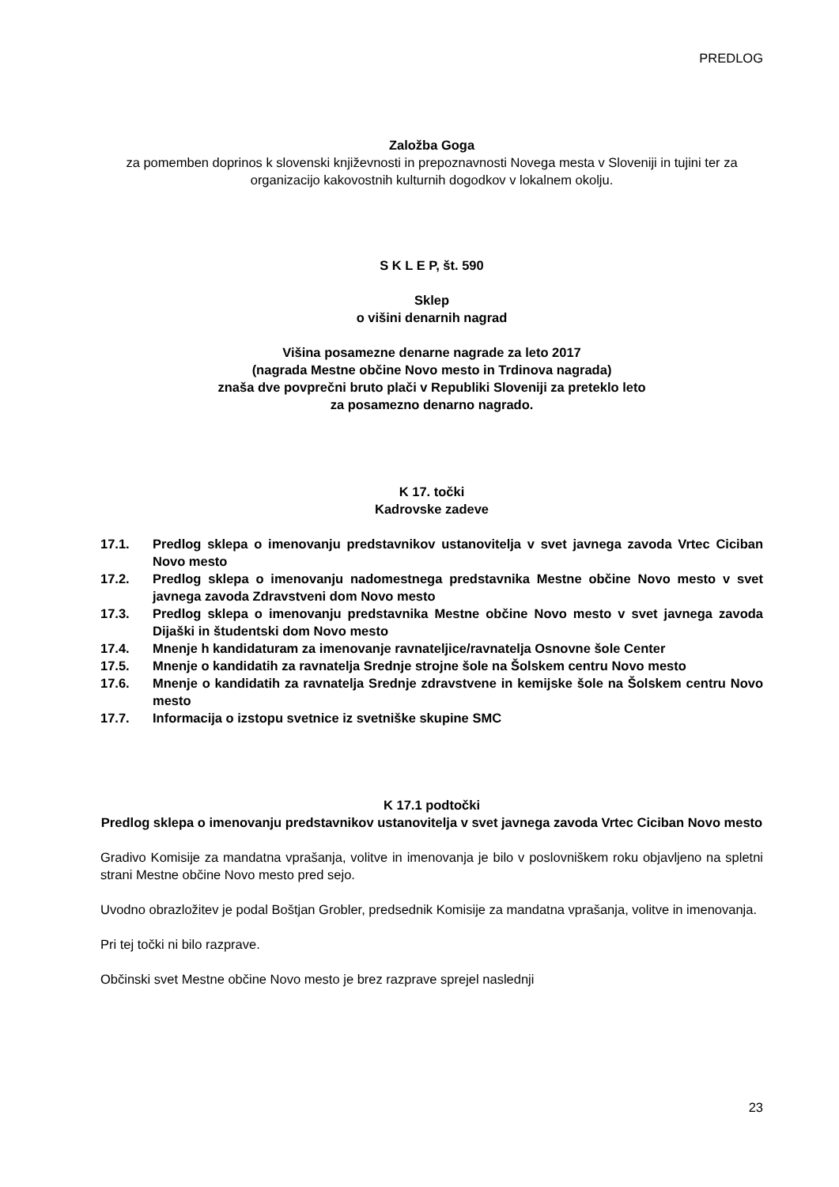PREDLOG
Založba Goga
za pomemben doprinos k slovenski književnosti in prepoznavnosti Novega mesta v Sloveniji in tujini ter za organizacijo kakovostnih kulturnih dogodkov v lokalnem okolju.
S K L E P, št. 590
Sklep
o višini denarnih nagrad
Višina posamezne denarne nagrade za leto 2017
(nagrada Mestne občine Novo mesto in Trdinova nagrada)
znaša dve povprečni bruto plači v Republiki Sloveniji za preteklo leto
za posamezno denarno nagrado.
K 17. točki
Kadrovske zadeve
17.1. Predlog sklepa o imenovanju predstavnikov ustanovitelja v svet javnega zavoda Vrtec Ciciban Novo mesto
17.2. Predlog sklepa o imenovanju nadomestnega predstavnika Mestne občine Novo mesto v svet javnega zavoda Zdravstveni dom Novo mesto
17.3. Predlog sklepa o imenovanju predstavnika Mestne občine Novo mesto v svet javnega zavoda Dijaški in študentski dom Novo mesto
17.4. Mnenje h kandidaturam za imenovanje ravnateljice/ravnatelja Osnovne šole Center
17.5. Mnenje o kandidatih za ravnatelja Srednje strojne šole na Šolskem centru Novo mesto
17.6. Mnenje o kandidatih za ravnatelja Srednje zdravstvene in kemijske šole na Šolskem centru Novo mesto
17.7. Informacija o izstopu svetnice iz svetniške skupine SMC
K 17.1 podtočki
Predlog sklepa o imenovanju predstavnikov ustanovitelja v svet javnega zavoda Vrtec Ciciban Novo mesto
Gradivo Komisije za mandatna vprašanja, volitve in imenovanja je bilo v poslovniškem roku objavljeno na spletni strani Mestne občine Novo mesto pred sejo.
Uvodno obrazložitev je podal Boštjan Grobler, predsednik Komisije za mandatna vprašanja, volitve in imenovanja.
Pri tej točki ni bilo razprave.
Občinski svet Mestne občine Novo mesto je brez razprave sprejel naslednji
23